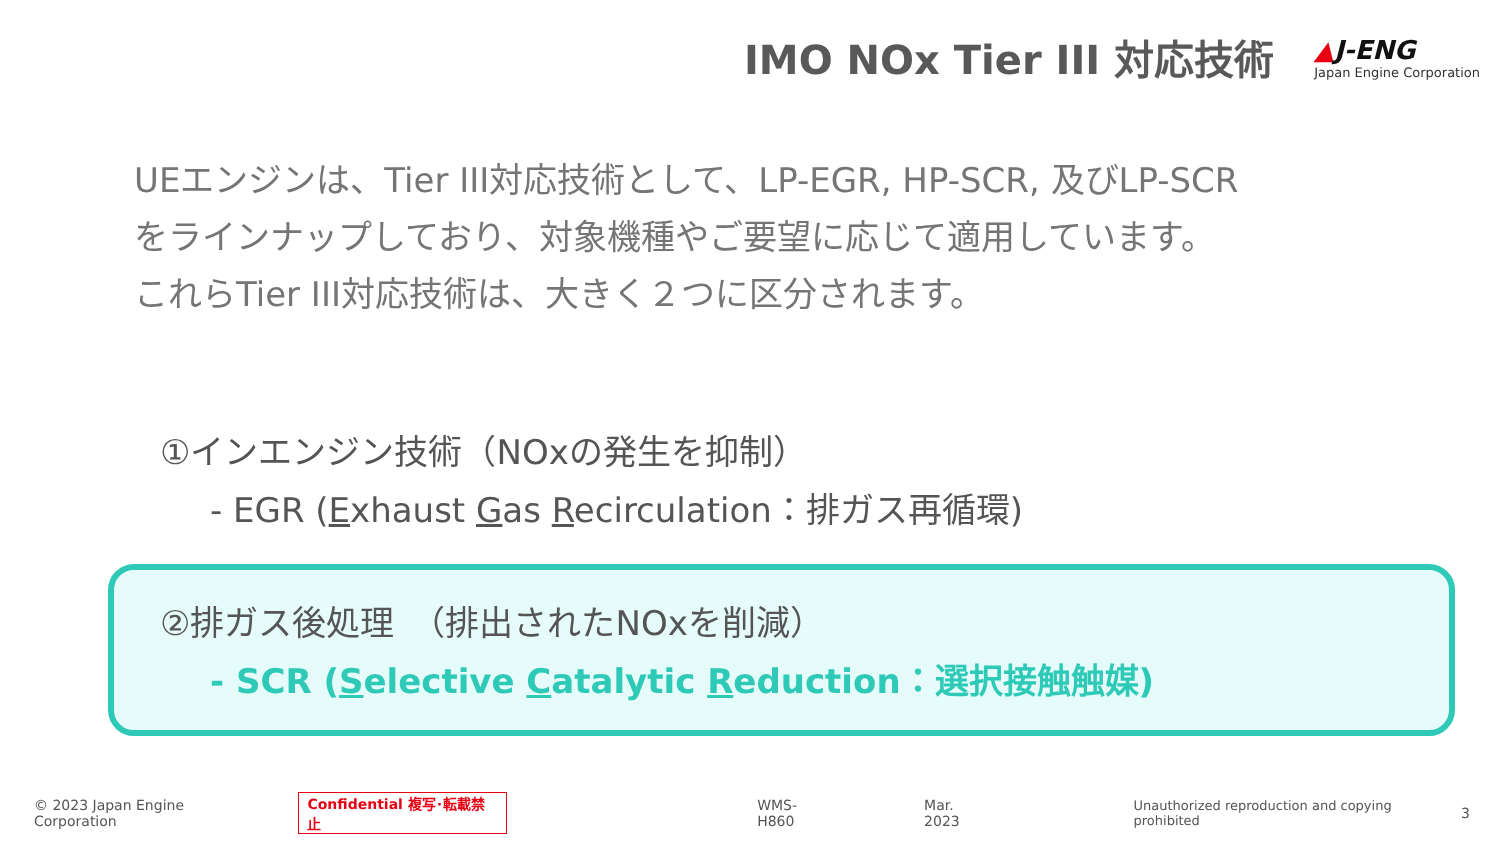IMO NOx Tier III 対応技術
▲J-ENG
Japan Engine Corporation
UEエンジンは、Tier III対応技術として、LP-EGR, HP-SCR, 及びLP-SCR
をラインナップしており、対象機種やご要望に応じて適用しています。
これらTier III対応技術は、大きく２つに区分されます。
①インエンジン技術（NOxの発生を抑制）
- EGR (Exhaust Gas Recirculation：排ガス再循環)
②排ガス後処理　（排出されたNOxを削減）
- SCR (Selective Catalytic Reduction：選択接触触媒)
© 2023 Japan Engine Corporation Confidential 複写･転載禁止 WMS-H860 Mar. 2023 Unauthorized reproduction and copying prohibited 3